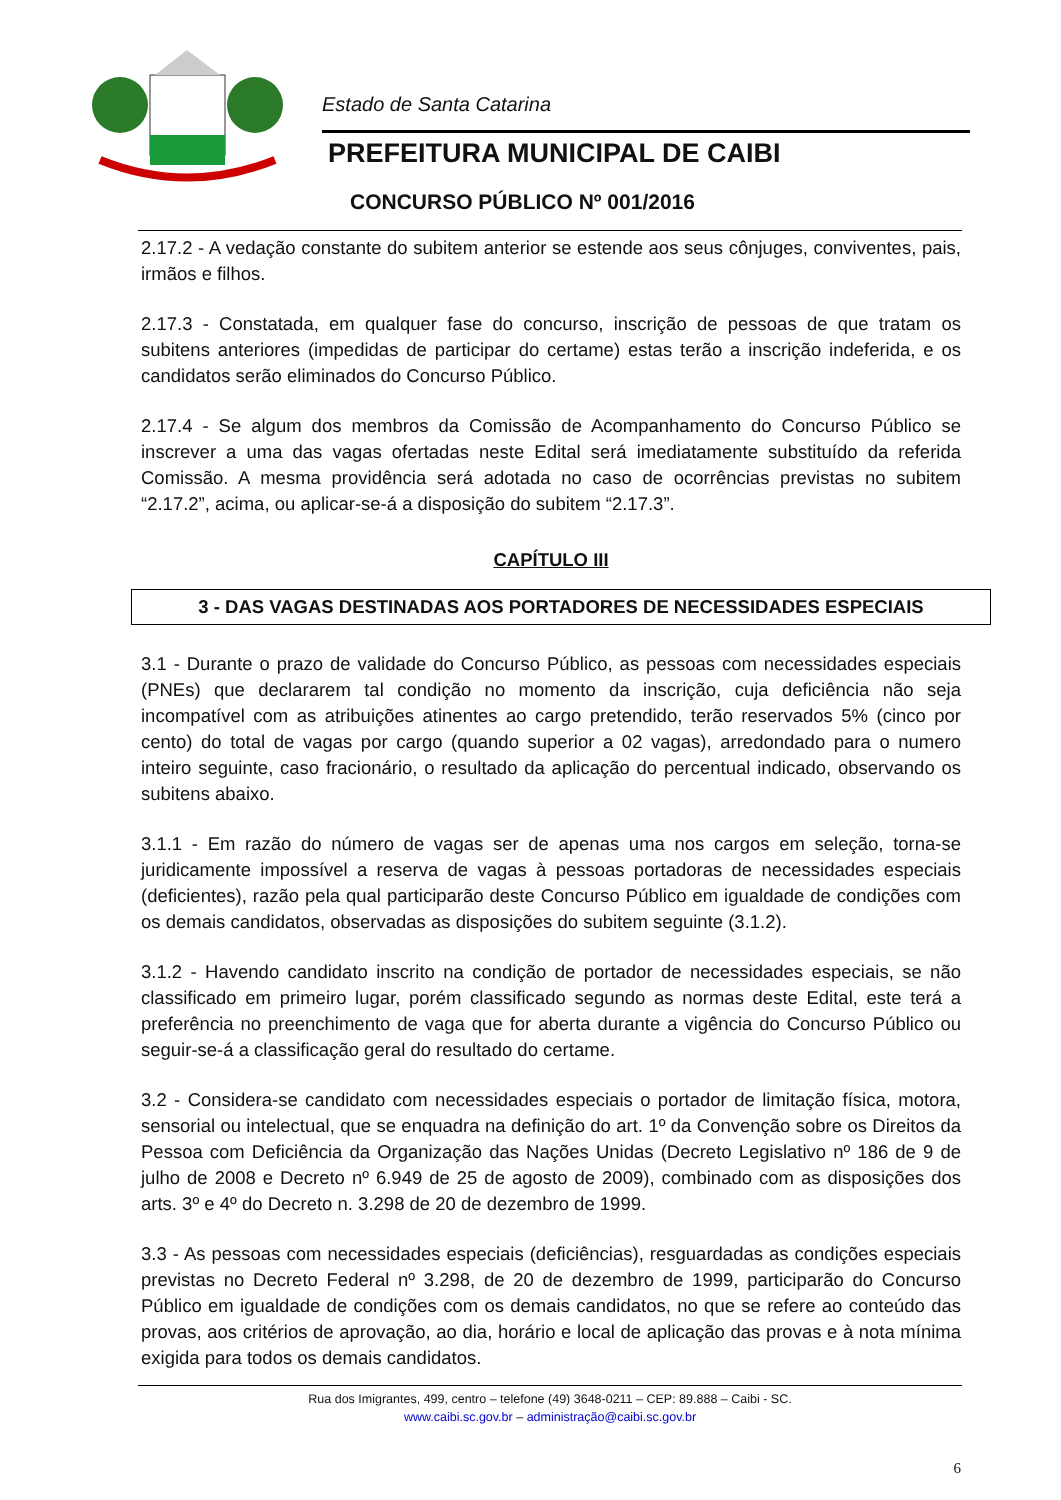Estado de Santa Catarina
PREFEITURA MUNICIPAL DE CAIBI
CONCURSO PÚBLICO Nº 001/2016
2.17.2 - A vedação constante do subitem anterior se estende aos seus cônjuges, conviventes, pais, irmãos e filhos.
2.17.3 - Constatada, em qualquer fase do concurso, inscrição de pessoas de que tratam os subitens anteriores (impedidas de participar do certame) estas terão a inscrição indeferida, e os candidatos serão eliminados do Concurso Público.
2.17.4 - Se algum dos membros da Comissão de Acompanhamento do Concurso Público se inscrever a uma das vagas ofertadas neste Edital será imediatamente substituído da referida Comissão. A mesma providência será adotada no caso de ocorrências previstas no subitem “2.17.2”, acima, ou aplicar-se-á a disposição do subitem “2.17.3”.
CAPÍTULO III
3 - DAS VAGAS DESTINADAS AOS PORTADORES DE NECESSIDADES ESPECIAIS
3.1 - Durante o prazo de validade do Concurso Público, as pessoas com necessidades especiais (PNEs) que declararem tal condição no momento da inscrição, cuja deficiência não seja incompatível com as atribuições atinentes ao cargo pretendido, terão reservados 5% (cinco por cento) do total de vagas por cargo (quando superior a 02 vagas), arredondado para o numero inteiro seguinte, caso fracionário, o resultado da aplicação do percentual indicado, observando os subitens abaixo.
3.1.1 - Em razão do número de vagas ser de apenas uma nos cargos em seleção, torna-se juridicamente impossível a reserva de vagas à pessoas portadoras de necessidades especiais (deficientes), razão pela qual participarão deste Concurso Público em igualdade de condições com os demais candidatos, observadas as disposições do subitem seguinte (3.1.2).
3.1.2 - Havendo candidato inscrito na condição de portador de necessidades especiais, se não classificado em primeiro lugar, porém classificado segundo as normas deste Edital, este terá a preferência no preenchimento de vaga que for aberta durante a vigência do Concurso Público ou seguir-se-á a classificação geral do resultado do certame.
3.2 - Considera-se candidato com necessidades especiais o portador de limitação física, motora, sensorial ou intelectual, que se enquadra na definição do art. 1º da Convenção sobre os Direitos da Pessoa com Deficiência da Organização das Nações Unidas (Decreto Legislativo nº 186 de 9 de julho de 2008 e Decreto nº 6.949 de 25 de agosto de 2009), combinado com as disposições dos arts. 3º e 4º do Decreto n. 3.298 de 20 de dezembro de 1999.
3.3 - As pessoas com necessidades especiais (deficiências), resguardadas as condições especiais previstas no Decreto Federal nº 3.298, de 20 de dezembro de 1999, participarão do Concurso Público em igualdade de condições com os demais candidatos, no que se refere ao conteúdo das provas, aos critérios de aprovação, ao dia, horário e local de aplicação das provas e à nota mínima exigida para todos os demais candidatos.
Rua dos Imigrantes, 499, centro – telefone (49) 3648-0211 – CEP: 89.888 – Caibi - SC.
www.caibi.sc.gov.br – administração@caibi.sc.gov.br
6